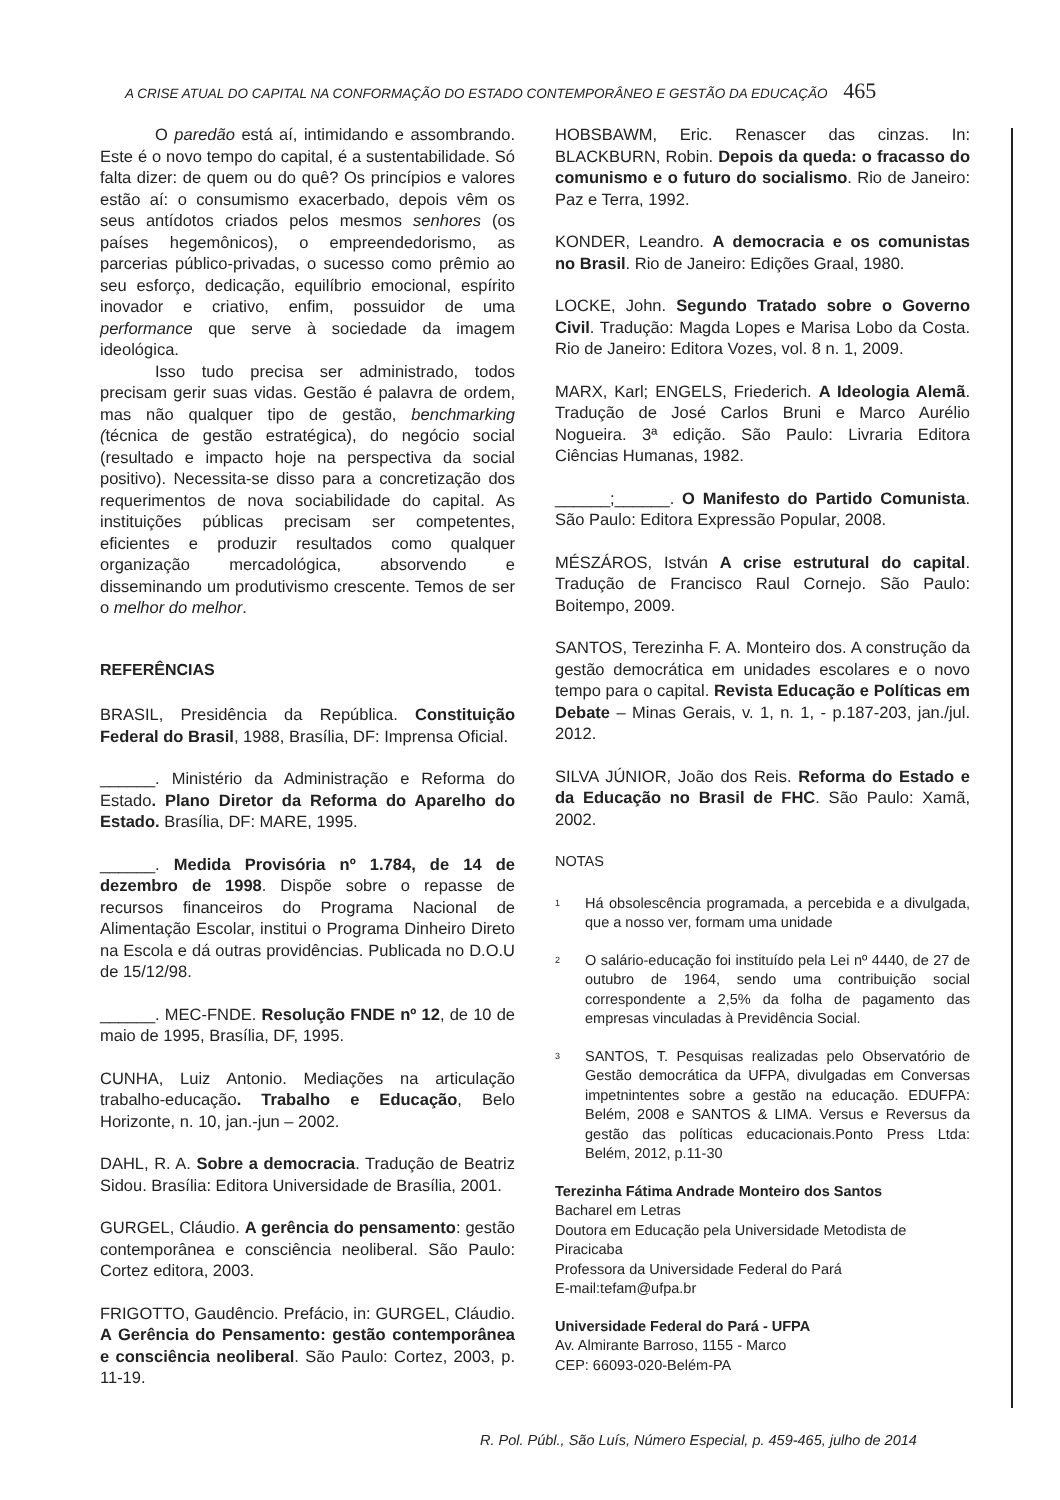A CRISE ATUAL DO CAPITAL NA CONFORMAÇÃO DO ESTADO CONTEMPORÂNEO E GESTÃO DA EDUCAÇÃO 465
O paredão está aí, intimidando e assombrando. Este é o novo tempo do capital, é a sustentabilidade. Só falta dizer: de quem ou do quê? Os princípios e valores estão aí: o consumismo exacerbado, depois vêm os seus antídotos criados pelos mesmos senhores (os países hegemônicos), o empreendedorismo, as parcerias público-privadas, o sucesso como prêmio ao seu esforço, dedicação, equilíbrio emocional, espírito inovador e criativo, enfim, possuidor de uma performance que serve à sociedade da imagem ideológica.
Isso tudo precisa ser administrado, todos precisam gerir suas vidas. Gestão é palavra de ordem, mas não qualquer tipo de gestão, benchmarking (técnica de gestão estratégica), do negócio social (resultado e impacto hoje na perspectiva da social positivo). Necessita-se disso para a concretização dos requerimentos de nova sociabilidade do capital. As instituições públicas precisam ser competentes, eficientes e produzir resultados como qualquer organização mercadológica, absorvendo e disseminando um produtivismo crescente. Temos de ser o melhor do melhor.
REFERÊNCIAS
BRASIL, Presidência da República. Constituição Federal do Brasil, 1988, Brasília, DF: Imprensa Oficial.
______. Ministério da Administração e Reforma do Estado. Plano Diretor da Reforma do Aparelho do Estado. Brasília, DF: MARE, 1995.
______. Medida Provisória nº 1.784, de 14 de dezembro de 1998. Dispõe sobre o repasse de recursos financeiros do Programa Nacional de Alimentação Escolar, institui o Programa Dinheiro Direto na Escola e dá outras providências. Publicada no D.O.U de 15/12/98.
______. MEC-FNDE. Resolução FNDE nº 12, de 10 de maio de 1995, Brasília, DF, 1995.
CUNHA, Luiz Antonio. Mediações na articulação trabalho-educação. Trabalho e Educação, Belo Horizonte, n. 10, jan.-jun – 2002.
DAHL, R. A. Sobre a democracia. Tradução de Beatriz Sidou. Brasília: Editora Universidade de Brasília, 2001.
GURGEL, Cláudio. A gerência do pensamento: gestão contemporânea e consciência neoliberal. São Paulo: Cortez editora, 2003.
FRIGOTTO, Gaudêncio. Prefácio, in: GURGEL, Cláudio. A Gerência do Pensamento: gestão contemporânea e consciência neoliberal. São Paulo: Cortez, 2003, p. 11-19.
HOBSBAWM, Eric. Renascer das cinzas. In: BLACKBURN, Robin. Depois da queda: o fracasso do comunismo e o futuro do socialismo. Rio de Janeiro: Paz e Terra, 1992.
KONDER, Leandro. A democracia e os comunistas no Brasil. Rio de Janeiro: Edições Graal, 1980.
LOCKE, John. Segundo Tratado sobre o Governo Civil. Tradução: Magda Lopes e Marisa Lobo da Costa. Rio de Janeiro: Editora Vozes, vol. 8 n. 1, 2009.
MARX, Karl; ENGELS, Friederich. A Ideologia Alemã. Tradução de José Carlos Bruni e Marco Aurélio Nogueira. 3ª edição. São Paulo: Livraria Editora Ciências Humanas, 1982.
______;______. O Manifesto do Partido Comunista. São Paulo: Editora Expressão Popular, 2008.
MÉSZÁROS, István A crise estrutural do capital. Tradução de Francisco Raul Cornejo. São Paulo: Boitempo, 2009.
SANTOS, Terezinha F. A. Monteiro dos. A construção da gestão democrática em unidades escolares e o novo tempo para o capital. Revista Educação e Políticas em Debate – Minas Gerais, v. 1, n. 1, - p.187-203, jan./jul. 2012.
SILVA JÚNIOR, João dos Reis. Reforma do Estado e da Educação no Brasil de FHC. São Paulo: Xamã, 2002.
NOTAS
<sup>1</sup> Há obsolescência programada, a percebida e a divulgada, que a nosso ver, formam uma unidade
<sup>2</sup> O salário-educação foi instituído pela Lei nº 4440, de 27 de outubro de 1964, sendo uma contribuição social correspondente a 2,5% da folha de pagamento das empresas vinculadas à Previdência Social.
<sup>3</sup> SANTOS, T. Pesquisas realizadas pelo Observatório de Gestão democrática da UFPA, divulgadas em Conversas impetnintentes sobre a gestão na educação. EDUFPA: Belém, 2008 e SANTOS & LIMA. Versus e Reversus da gestão das políticas educacionais.Ponto Press Ltda: Belém, 2012, p.11-30
Terezinha Fátima Andrade Monteiro dos Santos
Bacharel em Letras
Doutora em Educação pela Universidade Metodista de Piracicaba
Professora da Universidade Federal do Pará
E-mail:tefam@ufpa.br
Universidade Federal do Pará - UFPA
Av. Almirante Barroso, 1155 - Marco
CEP: 66093-020-Belém-PA
R. Pol. Públ., São Luís, Número Especial, p. 459-465, julho de 2014